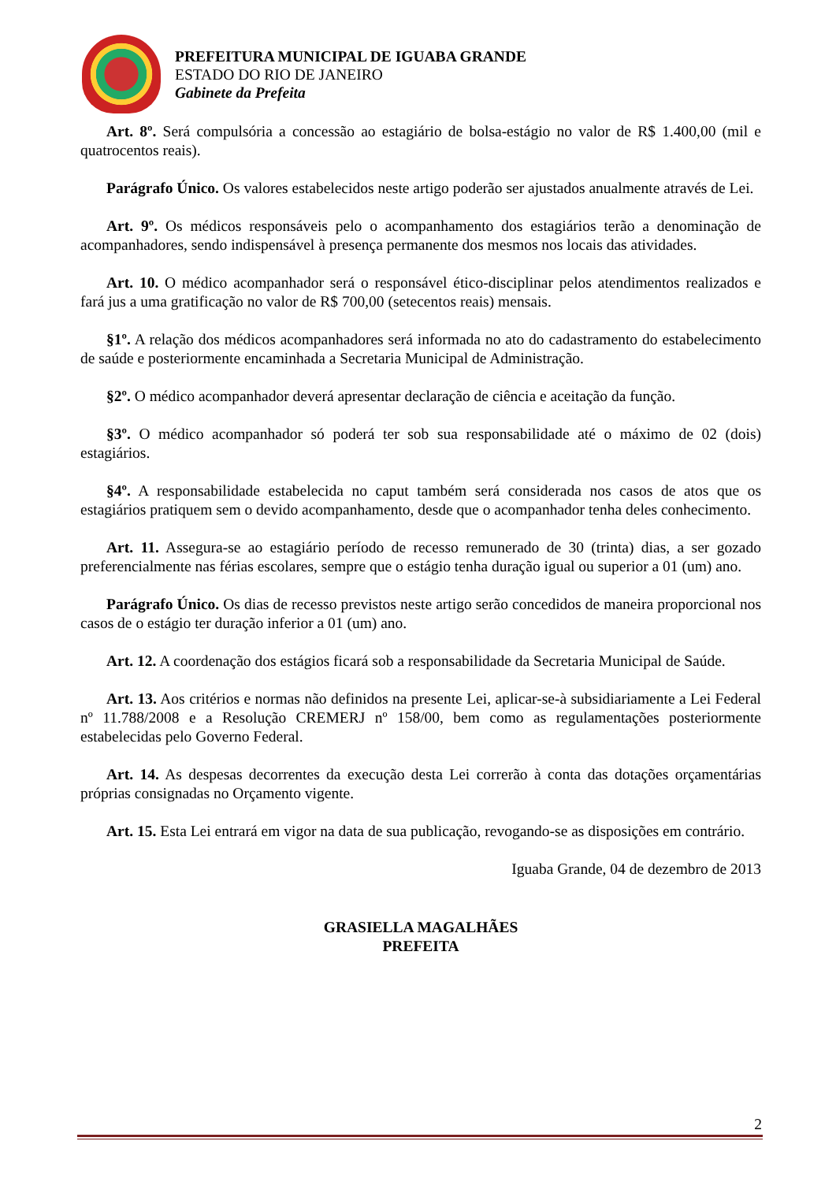PREFEITURA MUNICIPAL DE IGUABA GRANDE
ESTADO DO RIO DE JANEIRO
Gabinete da Prefeita
Art. 8º. Será compulsória a concessão ao estagiário de bolsa-estágio no valor de R$ 1.400,00 (mil e quatrocentos reais).
Parágrafo Único. Os valores estabelecidos neste artigo poderão ser ajustados anualmente através de Lei.
Art. 9º. Os médicos responsáveis pelo o acompanhamento dos estagiários terão a denominação de acompanhadores, sendo indispensável à presença permanente dos mesmos nos locais das atividades.
Art. 10. O médico acompanhador será o responsável ético-disciplinar pelos atendimentos realizados e fará jus a uma gratificação no valor de R$ 700,00 (setecentos reais) mensais.
§1º. A relação dos médicos acompanhadores será informada no ato do cadastramento do estabelecimento de saúde e posteriormente encaminhada a Secretaria Municipal de Administração.
§2º. O médico acompanhador deverá apresentar declaração de ciência e aceitação da função.
§3º. O médico acompanhador só poderá ter sob sua responsabilidade até o máximo de 02 (dois) estagiários.
§4º. A responsabilidade estabelecida no caput também será considerada nos casos de atos que os estagiários pratiquem sem o devido acompanhamento, desde que o acompanhador tenha deles conhecimento.
Art. 11. Assegura-se ao estagiário período de recesso remunerado de 30 (trinta) dias, a ser gozado preferencialmente nas férias escolares, sempre que o estágio tenha duração igual ou superior a 01 (um) ano.
Parágrafo Único. Os dias de recesso previstos neste artigo serão concedidos de maneira proporcional nos casos de o estágio ter duração inferior a 01 (um) ano.
Art. 12. A coordenação dos estágios ficará sob a responsabilidade da Secretaria Municipal de Saúde.
Art. 13. Aos critérios e normas não definidos na presente Lei, aplicar-se-à subsidiariamente a Lei Federal nº 11.788/2008 e a Resolução CREMERJ nº 158/00, bem como as regulamentações posteriormente estabelecidas pelo Governo Federal.
Art. 14. As despesas decorrentes da execução desta Lei correrão à conta das dotações orçamentárias próprias consignadas no Orçamento vigente.
Art. 15. Esta Lei entrará em vigor na data de sua publicação, revogando-se as disposições em contrário.
Iguaba Grande, 04 de dezembro de 2013
GRASIELLA MAGALHÃES
PREFEITA
2